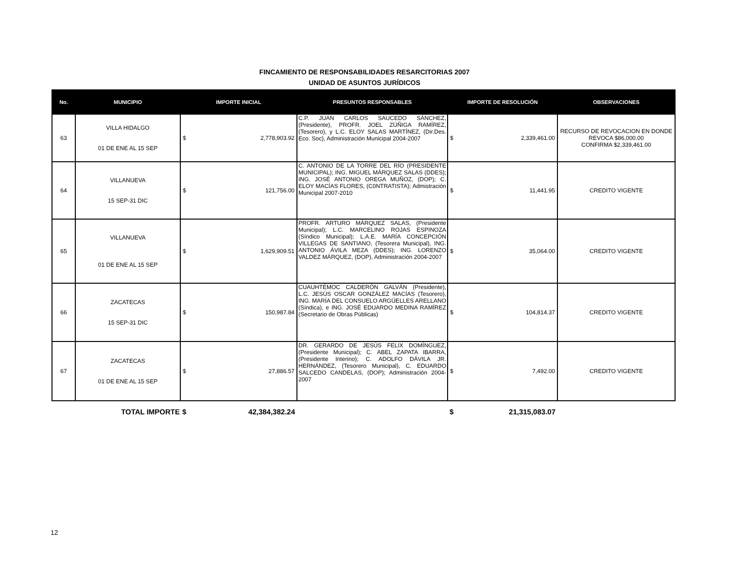FINCAMIENTO DE RESPONSABILIDADES RESARCITORIAS 2007
UNIDAD DE ASUNTOS JURÍDICOS
| No. | MUNICIPIO | IMPORTE INICIAL | PRESUNTOS RESPONSABLES | IMPORTE DE RESOLUCIÓN | OBSERVACIONES |
| --- | --- | --- | --- | --- | --- |
| 63 | VILLA HIDALGO 01 DE ENE AL 15 SEP | $ 2,778,903.92 | C.P. JUAN CARLOS SAUCEDO SÁNCHEZ, (Presidente), PROFR. JOEL ZÚÑIGA RAMÍREZ, (Tesorero), y L.C. ELOY SALAS MARTÍNEZ, (Dir.Des. Eco. Soc), Administración Municipal 2004-2007 | $ 2,339,461.00 | RECURSO DE REVOCACION EN DONDE REVOCA $86,000.00 CONFIRMA $2,339,461.00 |
| 64 | VILLANUEVA 15 SEP-31 DIC | $ 121,756.00 | C. ANTONIO DE LA TORRE DEL RÍO (PRESIDENTE MUNICIPAL); ING. MIGUEL MÁRQUEZ SALAS (DDES); ING. JOSÉ ANTONIO OREGA MUÑOZ, (DOP); C. ELOY MACÍAS FLORES, (C0NTRATISTA); Admistración Municipal 2007-2010 | $ 11,441.95 | CREDITO VIGENTE |
| 65 | VILLANUEVA 01 DE ENE AL 15 SEP | $ 1,629,909.51 | PROFR. ARTURO MÁRQUEZ SALAS, (Presidente Municipal); L.C. MARCELINO ROJAS ESPINOZA (Síndico Municipal); L.A.E. MARÍA CONCEPCIÓN VILLEGAS DE SANTIANO, (Tesorera Municipal), ING. ANTONIO ÁVILA MEZA (DDES); ING. LORENZO VALDEZ MÁRQUEZ, (DOP), Administración 2004-2007 | $ 35,064.00 | CREDITO VIGENTE |
| 66 | ZACATECAS 15 SEP-31 DIC | $ 150,987.84 | CUAUHTÉMOC CALDERÓN GALVÁN (Presidente), L.C. JESÚS OSCAR GONZÁLEZ MACÍAS (Tesorero), ING. MARÍA DEL CONSUELO ARGÜELLES ARELLANO (Síndica), e ING. JOSÉ EDUARDO MEDINA RAMÍREZ (Secretario de Obras Públicas) | $ 104,814.37 | CREDITO VIGENTE |
| 67 | ZACATECAS 01 DE ENE AL 15 SEP | $ 27,886.57 | DR. GERARDO DE JESÚS FELIX DOMÍNGUEZ, (Presidente Municipal); C. ABEL ZAPATA IBARRA, (Presidente Interino); C. ADOLFO DÁVILA JR. HERNÁNDEZ, (Tesorero Municipal), C. EDUARDO SALCEDO CANDELAS, (DOP); Administración 2004-2007 | $ 7,492.00 | CREDITO VIGENTE |
| | TOTAL IMPORTE | $ 42,384,382.24 | | $ 21,315,083.07 | |
12